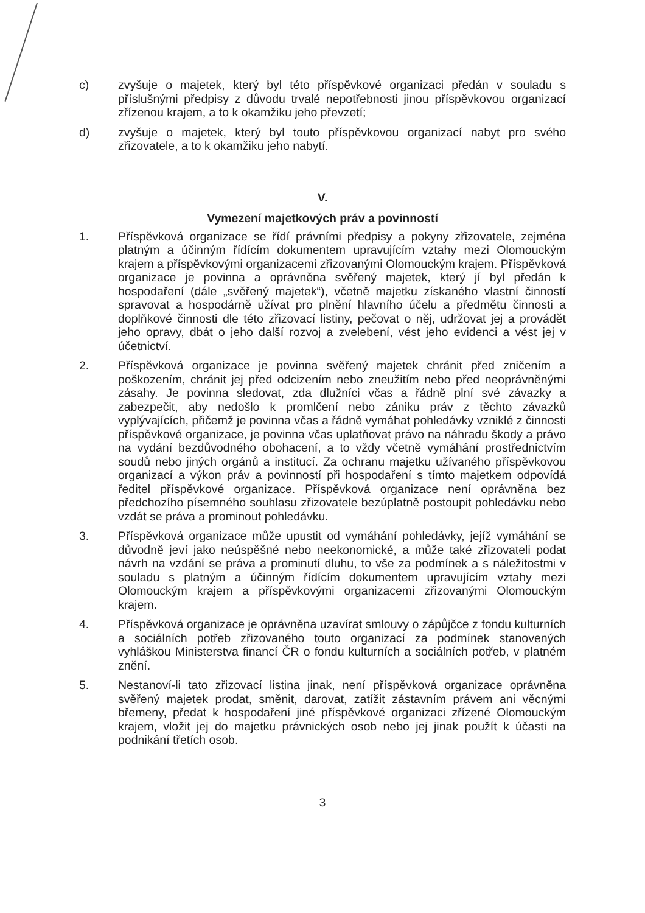c) zvyšuje o majetek, který byl této příspěvkové organizaci předán v souladu s příslušnými předpisy z důvodu trvalé nepotřebnosti jinou příspěvkovou organizací zřízenou krajem, a to k okamžiku jeho převzetí;
d) zvyšuje o majetek, který byl touto příspěvkovou organizací nabyt pro svého zřizovatele, a to k okamžiku jeho nabytí.
V.
Vymezení majetkových práv a povinností
1. Příspěvková organizace se řídí právními předpisy a pokyny zřizovatele, zejména platným a účinným řídícím dokumentem upravujícím vztahy mezi Olomouckým krajem a příspěvkovými organizacemi zřizovanými Olomouckým krajem. Příspěvková organizace je povinna a oprávněna svěřený majetek, který jí byl předán k hospodaření (dále „svěřený majetek“), včetně majetku získaného vlastní činností spravovat a hospodárně užívat pro plnění hlavního účelu a předmětu činnosti a doplňkové činnosti dle této zřizovací listiny, pečovat o něj, udržovat jej a provádět jeho opravy, dbát o jeho další rozvoj a zvelebení, vést jeho evidenci a vést jej v účetnictví.
2. Příspěvková organizace je povinna svěřený majetek chránit před zničením a poškozením, chránit jej před odcizením nebo zneužitím nebo před neoprávněnými zásahy. Je povinna sledovat, zda dlužníci včas a řádně plní své závazky a zabezpečit, aby nedošlo k promlčení nebo zániku práv z těchto závazků vyplývajících, přičemž je povinna včas a řádně vymáhat pohledávky vzniklé z činnosti příspěvkové organizace, je povinna včas uplatňovat právo na náhradu škody a právo na vydání bezdůvodného obohacení, a to vždy včetně vymáhání prostřednictvím soudů nebo jiných orgánů a institucí. Za ochranu majetku užívaného příspěvkovou organizací a výkon práv a povinností při hospodaření s tímto majetkem odpovídá ředitel příspěvkové organizace. Příspěvková organizace není oprávněna bez předchozího písemného souhlasu zřizovatele bezúplatně postoupit pohledávku nebo vzdát se práva a prominout pohledávku.
3. Příspěvková organizace může upustit od vymáhání pohledávky, jejíž vymáhání se důvodně jeví jako neúspěšné nebo neekonomické, a může také zřizovateli podat návrh na vzdání se práva a prominutí dluhu, to vše za podmínek a s náležitostmi v souladu s platným a účinným řídícím dokumentem upravujícím vztahy mezi Olomouckým krajem a příspěvkovými organizacemi zřizovanými Olomouckým krajem.
4. Příspěvková organizace je oprávněna uzavírat smlouvy o zápůjčce z fondu kulturních a sociálních potřeb zřizovaného touto organizací za podmínek stanovených vyhláškou Ministerstva financí ČR o fondu kulturních a sociálních potřeb, v platném znění.
5. Nestanoví-li tato zřizovací listina jinak, není příspěvková organizace oprávněna svěřený majetek prodat, směnit, darovat, zatížit zástavním právem ani věcnými břemeny, předat k hospodaření jiné příspěvkové organizaci zřízené Olomouckým krajem, vložit jej do majetku právnických osob nebo jej jinak použít k účasti na podnikání třetích osob.
3